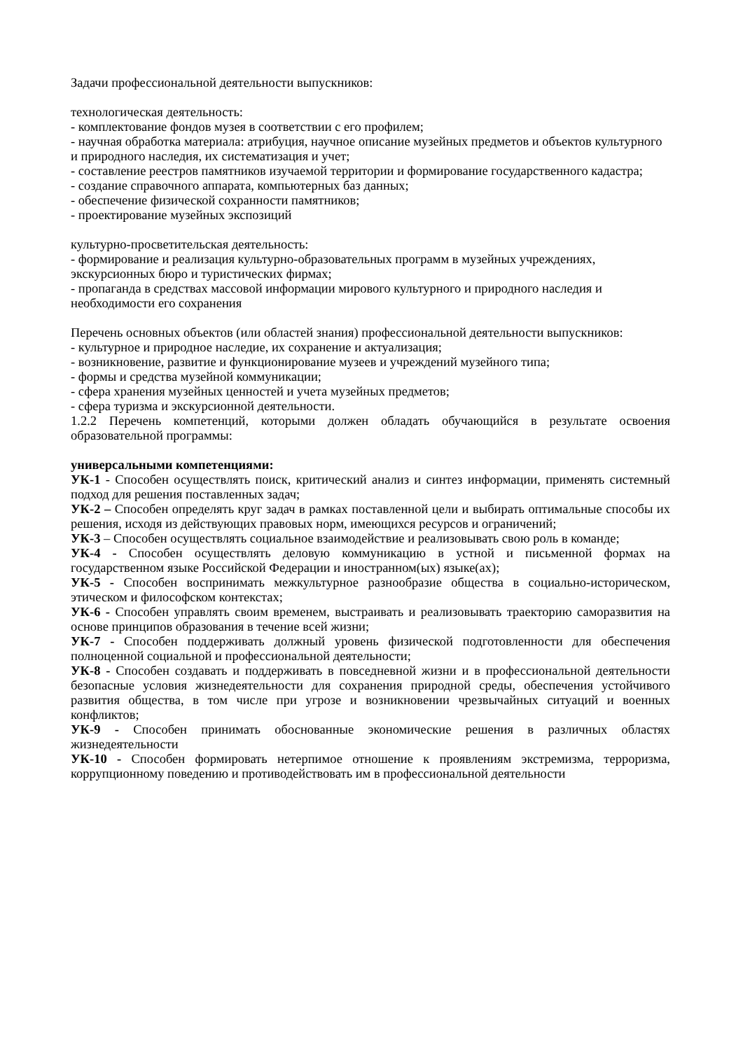Задачи профессиональной деятельности выпускников:
технологическая деятельность:
- комплектование фондов музея в соответствии с его профилем;
- научная обработка материала: атрибуция, научное описание музейных предметов и объектов культурного и природного наследия, их систематизация и учет;
- составление реестров памятников изучаемой территории и формирование государственного кадастра;
- создание справочного аппарата, компьютерных баз данных;
- обеспечение физической сохранности памятников;
- проектирование музейных экспозиций
культурно-просветительская деятельность:
- формирование и реализация культурно-образовательных программ в музейных учреждениях, экскурсионных бюро и туристических фирмах;
- пропаганда в средствах массовой информации мирового культурного и природного наследия и необходимости его сохранения
Перечень основных объектов (или областей знания) профессиональной деятельности выпускников:
- культурное и природное наследие, их сохранение и актуализация;
- возникновение, развитие и функционирование музеев и учреждений музейного типа;
- формы и средства музейной коммуникации;
- сфера хранения музейных ценностей и учета музейных предметов;
- сфера туризма и экскурсионной деятельности.
1.2.2 Перечень компетенций, которыми должен обладать обучающийся в результате освоения образовательной программы:
универсальными компетенциями:
УК-1 - Способен осуществлять поиск, критический анализ и синтез информации, применять системный подход для решения поставленных задач;
УК-2 – Способен определять круг задач в рамках поставленной цели и выбирать оптимальные способы их решения, исходя из действующих правовых норм, имеющихся ресурсов и ограничений;
УК-3 – Способен осуществлять социальное взаимодействие и реализовывать свою роль в команде;
УК-4 - Способен осуществлять деловую коммуникацию в устной и письменной формах на государственном языке Российской Федерации и иностранном(ых) языке(ах);
УК-5 - Способен воспринимать межкультурное разнообразие общества в социально-историческом, этическом и философском контекстах;
УК-6 - Способен управлять своим временем, выстраивать и реализовывать траекторию саморазвития на основе принципов образования в течение всей жизни;
УК-7 - Способен поддерживать должный уровень физической подготовленности для обеспечения полноценной социальной и профессиональной деятельности;
УК-8 - Способен создавать и поддерживать в повседневной жизни и в профессиональной деятельности безопасные условия жизнедеятельности для сохранения природной среды, обеспечения устойчивого развития общества, в том числе при угрозе и возникновении чрезвычайных ситуаций и военных конфликтов;
УК-9 - Способен принимать обоснованные экономические решения в различных областях жизнедеятельности
УК-10 - Способен формировать нетерпимое отношение к проявлениям экстремизма, терроризма, коррупционному поведению и противодействовать им в профессиональной деятельности